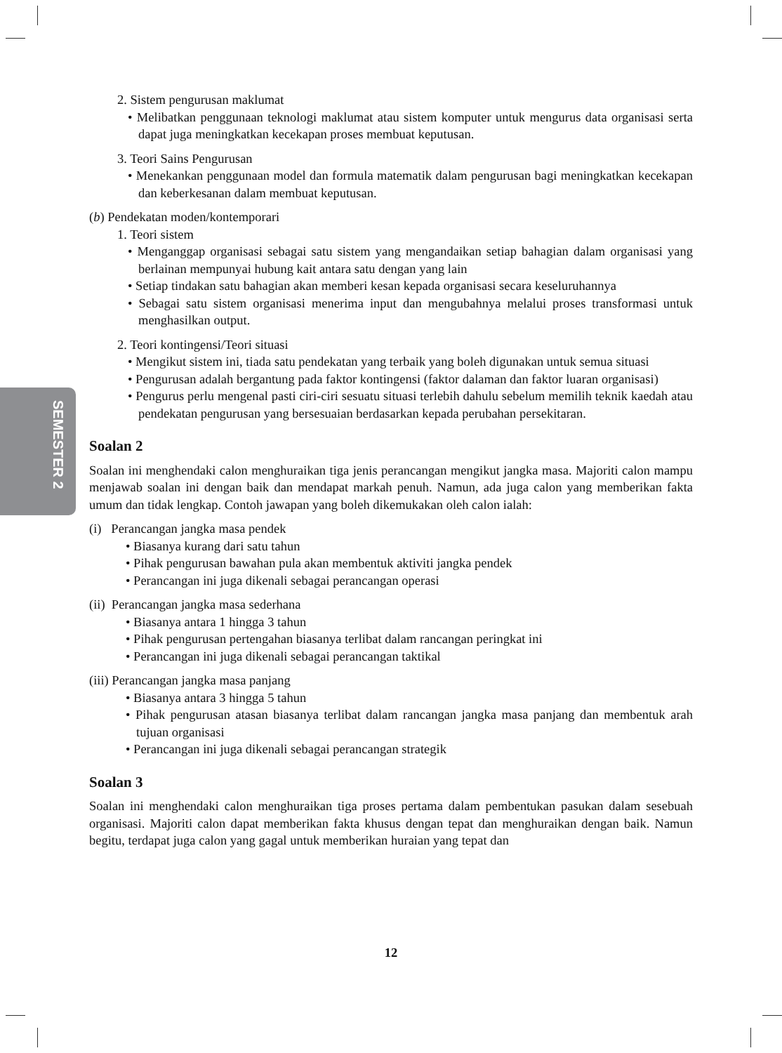SEMESTER 2
2. Sistem pengurusan maklumat
• Melibatkan penggunaan teknologi maklumat atau sistem komputer untuk mengurus data organisasi serta dapat juga meningkatkan kecekapan proses membuat keputusan.
3. Teori Sains Pengurusan
• Menekankan penggunaan model dan formula matematik dalam pengurusan bagi meningkatkan kecekapan dan keberkesanan dalam membuat keputusan.
(b) Pendekatan moden/kontemporari
1. Teori sistem
• Menganggap organisasi sebagai satu sistem yang mengandaikan setiap bahagian dalam organisasi yang berlainan mempunyai hubung kait antara satu dengan yang lain
• Setiap tindakan satu bahagian akan memberi kesan kepada organisasi secara keseluruhannya
• Sebagai satu sistem organisasi menerima input dan mengubahnya melalui proses transformasi untuk menghasilkan output.
2. Teori kontingensi/Teori situasi
• Mengikut sistem ini, tiada satu pendekatan yang terbaik yang boleh digunakan untuk semua situasi
• Pengurusan adalah bergantung pada faktor kontingensi (faktor dalaman dan faktor luaran organisasi)
• Pengurus perlu mengenal pasti ciri-ciri sesuatu situasi terlebih dahulu sebelum memilih teknik kaedah atau pendekatan pengurusan yang bersesuaian berdasarkan kepada perubahan persekitaran.
Soalan 2
Soalan ini menghendaki calon menghuraikan tiga jenis perancangan mengikut jangka masa. Majoriti calon mampu menjawab soalan ini dengan baik dan mendapat markah penuh. Namun, ada juga calon yang memberikan fakta umum dan tidak lengkap. Contoh jawapan yang boleh dikemukakan oleh calon ialah:
(i) Perancangan jangka masa pendek
• Biasanya kurang dari satu tahun
• Pihak pengurusan bawahan pula akan membentuk aktiviti jangka pendek
• Perancangan ini juga dikenali sebagai perancangan operasi
(ii) Perancangan jangka masa sederhana
• Biasanya antara 1 hingga 3 tahun
• Pihak pengurusan pertengahan biasanya terlibat dalam rancangan peringkat ini
• Perancangan ini juga dikenali sebagai perancangan taktikal
(iii) Perancangan jangka masa panjang
• Biasanya antara 3 hingga 5 tahun
• Pihak pengurusan atasan biasanya terlibat dalam rancangan jangka masa panjang dan membentuk arah tujuan organisasi
• Perancangan ini juga dikenali sebagai perancangan strategik
Soalan 3
Soalan ini menghendaki calon menghuraikan tiga proses pertama dalam pembentukan pasukan dalam sesebuah organisasi. Majoriti calon dapat memberikan fakta khusus dengan tepat dan menghuraikan dengan baik. Namun begitu, terdapat juga calon yang gagal untuk memberikan huraian yang tepat dan
12